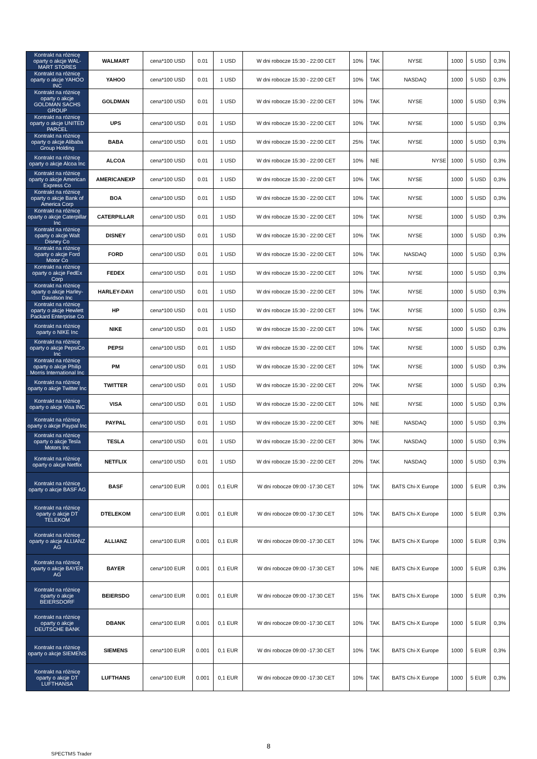| Kontrakt na różnicę oparty o akcje WAL-MART STORES | WALMART | cena*100 USD | 0.01 | 1 USD | W dni robocze 15:30 - 22:00 CET | 10% | TAK | NYSE | 1000 | 5 USD | 0,3% |
| Kontrakt na różnicę oparty o akcje YAHOO INC | YAHOO | cena*100 USD | 0.01 | 1 USD | W dni robocze 15:30 - 22:00 CET | 10% | TAK | NASDAQ | 1000 | 5 USD | 0,3% |
| Kontrakt na różnicę oparty o akcje GOLDMAN SACHS GROUP | GOLDMAN | cena*100 USD | 0.01 | 1 USD | W dni robocze 15:30 - 22:00 CET | 10% | TAK | NYSE | 1000 | 5 USD | 0,3% |
| Kontrakt na różnicę oparty o akcje UNITED PARCEL | UPS | cena*100 USD | 0.01 | 1 USD | W dni robocze 15:30 - 22:00 CET | 10% | TAK | NYSE | 1000 | 5 USD | 0,3% |
| Kontrakt na różnicę oparty o akcje Alibaba Group Holding | BABA | cena*100 USD | 0.01 | 1 USD | W dni robocze 15:30 - 22:00 CET | 25% | TAK | NYSE | 1000 | 5 USD | 0,3% |
| Kontrakt na różnicę oparty o akcje Alcoa Inc | ALCOA | cena*100 USD | 0.01 | 1 USD | W dni robocze 15:30 - 22:00 CET | 10% | NIE | NYSE | 1000 | 5 USD | 0,3% |
| Kontrakt na różnicę oparty o akcje American Express Co | AMERICANEXP | cena*100 USD | 0.01 | 1 USD | W dni robocze 15:30 - 22:00 CET | 10% | TAK | NYSE | 1000 | 5 USD | 0,3% |
| Kontrakt na różnicę oparty o akcje Bank of America Corp | BOA | cena*100 USD | 0.01 | 1 USD | W dni robocze 15:30 - 22:00 CET | 10% | TAK | NYSE | 1000 | 5 USD | 0,3% |
| Kontrakt na różnicę oparty o akcje Caterpillar Inc | CATERPILLAR | cena*100 USD | 0.01 | 1 USD | W dni robocze 15:30 - 22:00 CET | 10% | TAK | NYSE | 1000 | 5 USD | 0,3% |
| Kontrakt na różnicę oparty o akcje Walt Disney Co | DISNEY | cena*100 USD | 0.01 | 1 USD | W dni robocze 15:30 - 22:00 CET | 10% | TAK | NYSE | 1000 | 5 USD | 0,3% |
| Kontrakt na różnicę oparty o akcje Ford Motor Co | FORD | cena*100 USD | 0.01 | 1 USD | W dni robocze 15:30 - 22:00 CET | 10% | TAK | NASDAQ | 1000 | 5 USD | 0,3% |
| Kontrakt na różnicę oparty o akcje FedEx Corp | FEDEX | cena*100 USD | 0.01 | 1 USD | W dni robocze 15:30 - 22:00 CET | 10% | TAK | NYSE | 1000 | 5 USD | 0,3% |
| Kontrakt na różnicę oparty o akcje Harley-Davidson Inc | HARLEY-DAVI | cena*100 USD | 0.01 | 1 USD | W dni robocze 15:30 - 22:00 CET | 10% | TAK | NYSE | 1000 | 5 USD | 0,3% |
| Kontrakt na różnicę oparty o akcje Hewlett Packard Enterprise Co | HP | cena*100 USD | 0.01 | 1 USD | W dni robocze 15:30 - 22:00 CET | 10% | TAK | NYSE | 1000 | 5 USD | 0,3% |
| Kontrakt na różnicę oparty o NIKE Inc | NIKE | cena*100 USD | 0.01 | 1 USD | W dni robocze 15:30 - 22:00 CET | 10% | TAK | NYSE | 1000 | 5 USD | 0,3% |
| Kontrakt na różnicę oparty o akcje PepsiCo Inc | PEPSI | cena*100 USD | 0.01 | 1 USD | W dni robocze 15:30 - 22:00 CET | 10% | TAK | NYSE | 1000 | 5 USD | 0,3% |
| Kontrakt na różnicę oparty o akcje Philip Morris International Inc | PM | cena*100 USD | 0.01 | 1 USD | W dni robocze 15:30 - 22:00 CET | 10% | TAK | NYSE | 1000 | 5 USD | 0,3% |
| Kontrakt na różnicę oparty o akcje Twitter Inc | TWITTER | cena*100 USD | 0.01 | 1 USD | W dni robocze 15:30 - 22:00 CET | 20% | TAK | NYSE | 1000 | 5 USD | 0,3% |
| Kontrakt na różnicę oparty o akcje Visa INC | VISA | cena*100 USD | 0.01 | 1 USD | W dni robocze 15:30 - 22:00 CET | 10% | NIE | NYSE | 1000 | 5 USD | 0,3% |
| Kontrakt na różnicę oparty o akcje Paypal Inc | PAYPAL | cena*100 USD | 0.01 | 1 USD | W dni robocze 15:30 - 22:00 CET | 30% | NIE | NASDAQ | 1000 | 5 USD | 0,3% |
| Kontrakt na różnicę oparty o akcje Tesla Motors Inc | TESLA | cena*100 USD | 0.01 | 1 USD | W dni robocze 15:30 - 22:00 CET | 30% | TAK | NASDAQ | 1000 | 5 USD | 0,3% |
| Kontrakt na różnicę oparty o akcje Netflix | NETFLIX | cena*100 USD | 0.01 | 1 USD | W dni robocze 15:30 - 22:00 CET | 20% | TAK | NASDAQ | 1000 | 5 USD | 0,3% |
| Kontrakt na różnicę oparty o akcje BASF AG | BASF | cena*100 EUR | 0.001 | 0,1 EUR | W dni robocze 09:00 -17:30 CET | 10% | TAK | BATS Chi-X Europe | 1000 | 5 EUR | 0,3% |
| Kontrakt na różnicę oparty o akcje DT TELEKOM | DTELEKOM | cena*100 EUR | 0.001 | 0,1 EUR | W dni robocze 09:00 -17:30 CET | 10% | TAK | BATS Chi-X Europe | 1000 | 5 EUR | 0,3% |
| Kontrakt na różnicę oparty o akcje ALLIANZ AG | ALLIANZ | cena*100 EUR | 0.001 | 0,1 EUR | W dni robocze 09:00 -17:30 CET | 10% | TAK | BATS Chi-X Europe | 1000 | 5 EUR | 0,3% |
| Kontrakt na różnicę oparty o akcje BAYER AG | BAYER | cena*100 EUR | 0.001 | 0,1 EUR | W dni robocze 09:00 -17:30 CET | 10% | NIE | BATS Chi-X Europe | 1000 | 5 EUR | 0,3% |
| Kontrakt na różnicę oparty o akcje BEIERSDORF | BEIERSDO | cena*100 EUR | 0.001 | 0,1 EUR | W dni robocze 09:00 -17:30 CET | 15% | TAK | BATS Chi-X Europe | 1000 | 5 EUR | 0,3% |
| Kontrakt na różnicę oparty o akcje DEUTSCHE BANK | DBANK | cena*100 EUR | 0.001 | 0,1 EUR | W dni robocze 09:00 -17:30 CET | 10% | TAK | BATS Chi-X Europe | 1000 | 5 EUR | 0,3% |
| Kontrakt na różnicę oparty o akcje SIEMENS | SIEMENS | cena*100 EUR | 0.001 | 0,1 EUR | W dni robocze 09:00 -17:30 CET | 10% | TAK | BATS Chi-X Europe | 1000 | 5 EUR | 0,3% |
| Kontrakt na różnicę oparty o akcje DT LUFTHANSA | LUFTHANS | cena*100 EUR | 0.001 | 0,1 EUR | W dni robocze 09:00 -17:30 CET | 10% | TAK | BATS Chi-X Europe | 1000 | 5 EUR | 0,3% |
8
SPECTMS Trader